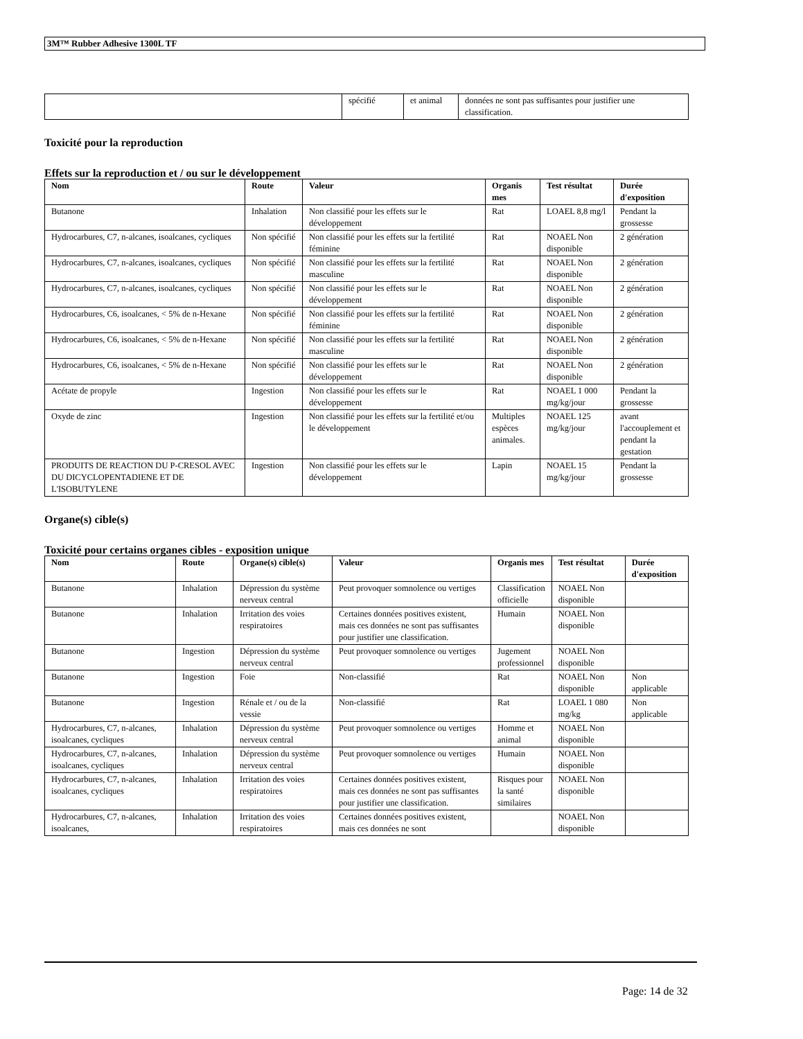3M™ Rubber Adhesive 1300L TF
| | spécifié | et animal | données ne sont pas suffisantes pour justifier une classification. |
Toxicité pour la reproduction
Effets sur la reproduction et / ou sur le développement
| Nom | Route | Valeur | Organis mes | Test résultat | Durée d'exposition |
| --- | --- | --- | --- | --- | --- |
| Butanone | Inhalation | Non classifié pour les effets sur le développement | Rat | LOAEL 8,8 mg/l | Pendant la grossesse |
| Hydrocarbures, C7, n-alcanes, isoalcanes, cycliques | Non spécifié | Non classifié pour les effets sur la fertilité féminine | Rat | NOAEL Non disponible | 2 génération |
| Hydrocarbures, C7, n-alcanes, isoalcanes, cycliques | Non spécifié | Non classifié pour les effets sur la fertilité masculine | Rat | NOAEL Non disponible | 2 génération |
| Hydrocarbures, C7, n-alcanes, isoalcanes, cycliques | Non spécifié | Non classifié pour les effets sur le développement | Rat | NOAEL Non disponible | 2 génération |
| Hydrocarbures, C6, isoalcanes, < 5% de n-Hexane | Non spécifié | Non classifié pour les effets sur la fertilité féminine | Rat | NOAEL Non disponible | 2 génération |
| Hydrocarbures, C6, isoalcanes, < 5% de n-Hexane | Non spécifié | Non classifié pour les effets sur la fertilité masculine | Rat | NOAEL Non disponible | 2 génération |
| Hydrocarbures, C6, isoalcanes, < 5% de n-Hexane | Non spécifié | Non classifié pour les effets sur le développement | Rat | NOAEL Non disponible | 2 génération |
| Acétate de propyle | Ingestion | Non classifié pour les effets sur le développement | Rat | NOAEL 1 000 mg/kg/jour | Pendant la grossesse |
| Oxyde de zinc | Ingestion | Non classifié pour les effets sur la fertilité et/ou le développement | Multiples espèces animales. | NOAEL 125 mg/kg/jour | avant l'accouplement et pendant la gestation |
| PRODUITS DE REACTION DU P-CRESOL AVEC DU DICYCLOPENTADIENE ET DE L'ISOBUTYLENE | Ingestion | Non classifié pour les effets sur le développement | Lapin | NOAEL 15 mg/kg/jour | Pendant la grossesse |
Organe(s) cible(s)
Toxicité pour certains organes cibles - exposition unique
| Nom | Route | Organe(s) cible(s) | Valeur | Organis mes | Test résultat | Durée d'exposition |
| --- | --- | --- | --- | --- | --- | --- |
| Butanone | Inhalation | Dépression du système nerveux central | Peut provoquer somnolence ou vertiges | Classification officielle | NOAEL Non disponible | |
| Butanone | Inhalation | Irritation des voies respiratoires | Certaines données positives existent, mais ces données ne sont pas suffisantes pour justifier une classification. | Humain | NOAEL Non disponible | |
| Butanone | Ingestion | Dépression du système nerveux central | Peut provoquer somnolence ou vertiges | Jugement professionnel | NOAEL Non disponible | |
| Butanone | Ingestion | Foie | Non-classifié | Rat | NOAEL Non disponible | Non applicable |
| Butanone | Ingestion | Rénale et / ou de la vessie | Non-classifié | Rat | LOAEL 1 080 mg/kg | Non applicable |
| Hydrocarbures, C7, n-alcanes, isoalcanes, cycliques | Inhalation | Dépression du système nerveux central | Peut provoquer somnolence ou vertiges | Homme et animal | NOAEL Non disponible | |
| Hydrocarbures, C7, n-alcanes, isoalcanes, cycliques | Inhalation | Dépression du système nerveux central | Peut provoquer somnolence ou vertiges | Humain | NOAEL Non disponible | |
| Hydrocarbures, C7, n-alcanes, isoalcanes, cycliques | Inhalation | Irritation des voies respiratoires | Certaines données positives existent, mais ces données ne sont pas suffisantes pour justifier une classification. | Risques pour la santé similaires | NOAEL Non disponible | |
| Hydrocarbures, C7, n-alcanes, isoalcanes, | Inhalation | Irritation des voies respiratoires | Certaines données positives existent, mais ces données ne sont | | NOAEL Non disponible | |
Page: 14 de 32